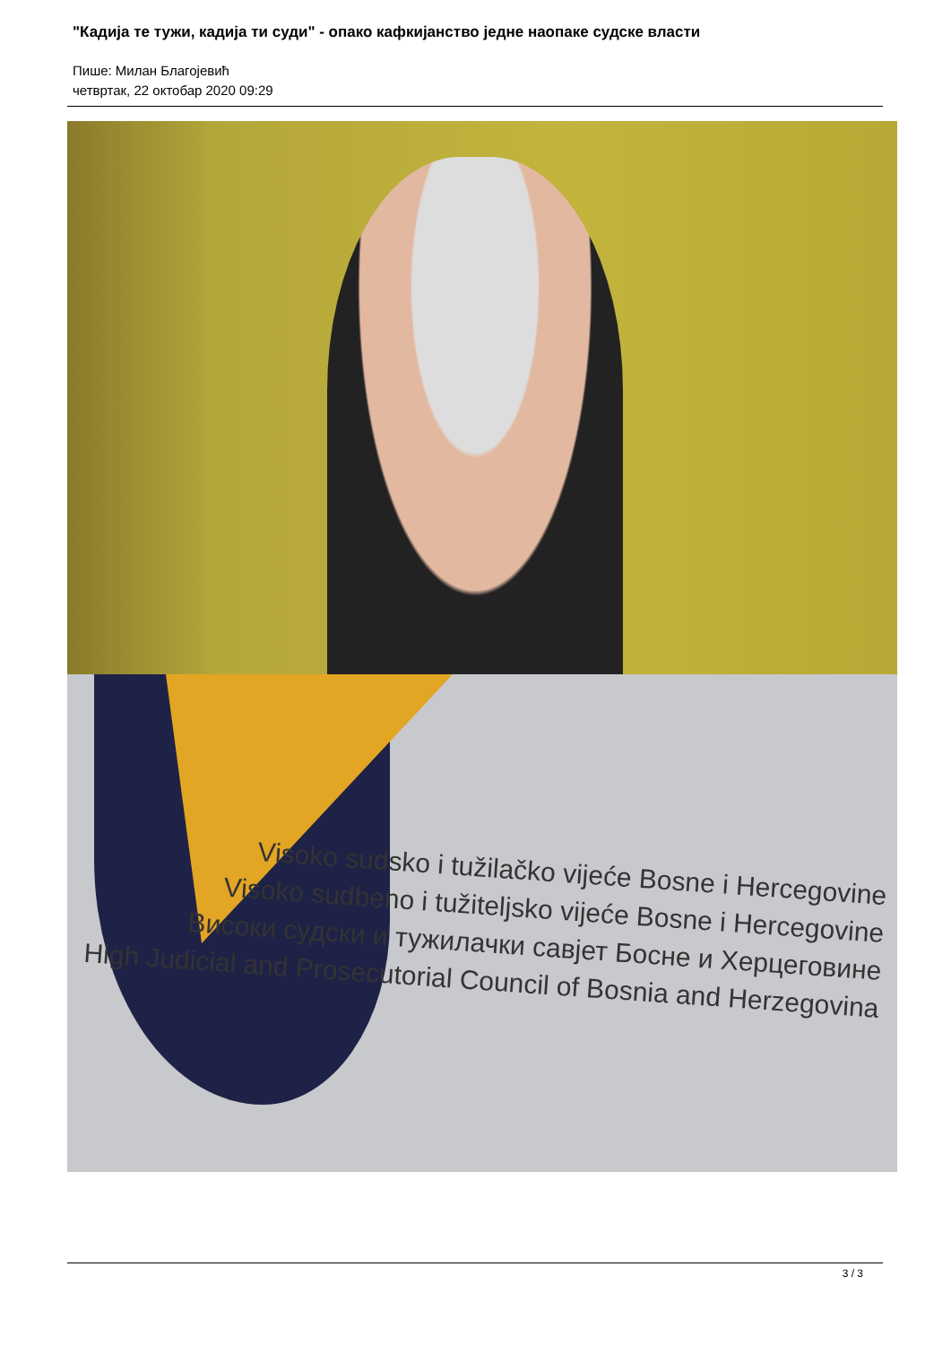"Кадија те тужи, кадија ти суди" - опако кафкијанство једне наопаке судске власти
Пише: Милан Благојевић
четвртак, 22 октобар 2020 09:29
Visoko sudsko i tužilačko vijeće Bosne i Hercegovine
Visoko sudbeno i tužiteljsko vijeće Bosne i Hercegovine
Високи судски и тужилачки савјет Босне и Херцеговине
High Judicial and Prosecutorial Council of Bosnia and Herzegovina
3 / 3